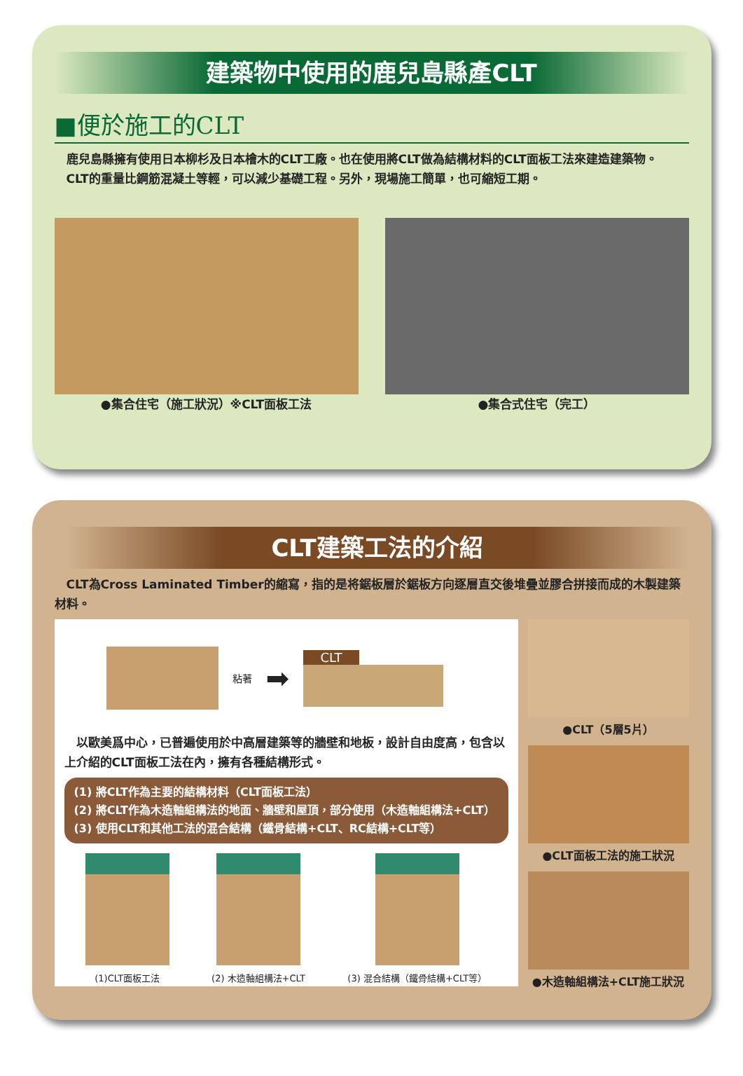建築物中使用的鹿兒島縣產CLT
■便於施工的CLT
　鹿兒島縣擁有使用日本柳杉及日本檜木的CLT工廠。也在使用將CLT做為結構材料的CLT面板工法來建造建築物。
　CLT的重量比鋼筋混凝土等輕，可以減少基礎工程。另外，現場施工簡單，也可縮短工期。
●集合住宅（施工狀況）※CLT面板工法 ●集合式住宅（完工）
CLT建築工法的介紹
　CLT為Cross Laminated Timber的縮寫，指的是将鋸板層於鋸板方向逐層直交後堆疊並膠合拼接而成的木製建築材料。
粘著 ➡
CLT
　以歐美爲中心，已普遍使用於中高層建築等的牆壁和地板，設計自由度高，包含以上介紹的CLT面板工法在內，擁有各種結構形式。
(1) 將CLT作為主要的結構材料（CLT面板工法）
(2) 將CLT作為木造軸組構法的地面、牆壁和屋頂，部分使用（木造軸組構法+CLT）
(3) 使用CLT和其他工法的混合結構（鐵骨結構+CLT、RC結構+CLT等）
(1)CLT面板工法 (2) 木造軸組構法+CLT (3) 混合結構（鐵骨結構+CLT等）
●CLT（5層5片）
●CLT面板工法的施工狀況
●木造軸組構法+CLT施工狀況